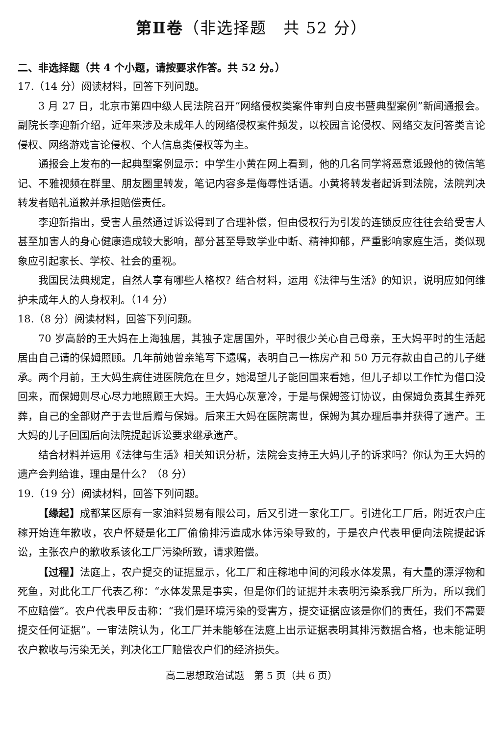第Ⅱ卷（非选择题　共 52 分）
二、非选择题（共 4 个小题，请按要求作答。共 52 分。）
17.（14 分）阅读材料，回答下列问题。
3 月 27 日，北京市第四中级人民法院召开“网络侵权类案件审判白皮书暨典型案例”新闻通报会。副院长李迎新介绍，近年来涉及未成年人的网络侵权案件频发，以校园言论侵权、网络交友问答类言论侵权、网络游戏言论侵权、个人信息类侵权等为主。
通报会上发布的一起典型案例显示：中学生小黄在网上看到，他的几名同学将恶意诋毁他的微信笔记、不雅视频在群里、朋友圈里转发，笔记内容多是侮辱性话语。小黄将转发者起诉到法院，法院判决转发者赔礼道歉并承担赔偿责任。
李迎新指出，受害人虽然通过诉讼得到了合理补偿，但由侵权行为引发的连锁反应往往会给受害人甚至加害人的身心健康造成较大影响，部分甚至导致学业中断、精神抑郁，严重影响家庭生活，类似现象应引起家长、学校、社会的重视。
我国民法典规定，自然人享有哪些人格权？结合材料，运用《法律与生活》的知识，说明应如何维护未成年人的人身权利。（14 分）
18.（8 分）阅读材料，回答下列问题。
70 岁高龄的王大妈在上海独居，其独子定居国外，平时很少关心自己母亲，王大妈平时的生活起居由自己请的保姆照顾。几年前她曾亲笔写下遗嘱，表明自己一栋房产和 50 万元存款由自己的儿子继承。两个月前，王大妈生病住进医院危在旦夕，她渴望儿子能回国来看她，但儿子却以工作忙为借口没回来，而保姆则尽心尽力地照顾王大妈。王大妈心灰意冷，于是与保姆签订协议，由保姆负责其生养死葬，自己的全部财产于去世后赠与保姆。后来王大妈在医院离世，保姆为其办理后事并获得了遗产。王大妈的儿子回国后向法院提起诉讼要求继承遗产。
结合材料并运用《法律与生活》相关知识分析，法院会支持王大妈儿子的诉求吗？你认为王大妈的遗产会判给谁，理由是什么？（8 分）
19.（19 分）阅读材料，回答下列问题。
【缘起】成都某区原有一家油料贸易有限公司，后又引进一家化工厂。引进化工厂后，附近农户庄稼开始连年歉收，农户怀疑是化工厂偷偷排污造成水体污染导致的，于是农户代表甲便向法院提起诉讼，主张农户的歉收系该化工厂污染所致，请求赔偿。
【过程】法庭上，农户提交的证据显示，化工厂和庄稼地中间的河段水体发黑，有大量的漂浮物和死鱼，对此化工厂代表乙称：“水体发黑是事实，但是你们的证据并未表明污染系我厂所为，所以我们不应赔偿”。农户代表甲反击称：“我们是环境污染的受害方，提交证据应该是你们的责任，我们不需要提交任何证据”。一审法院认为，化工厂并未能够在法庭上出示证据表明其排污数据合格，也未能证明农户歉收与污染无关，判决化工厂赔偿农户们的经济损失。
高二思想政治试题　第 5 页（共 6 页）